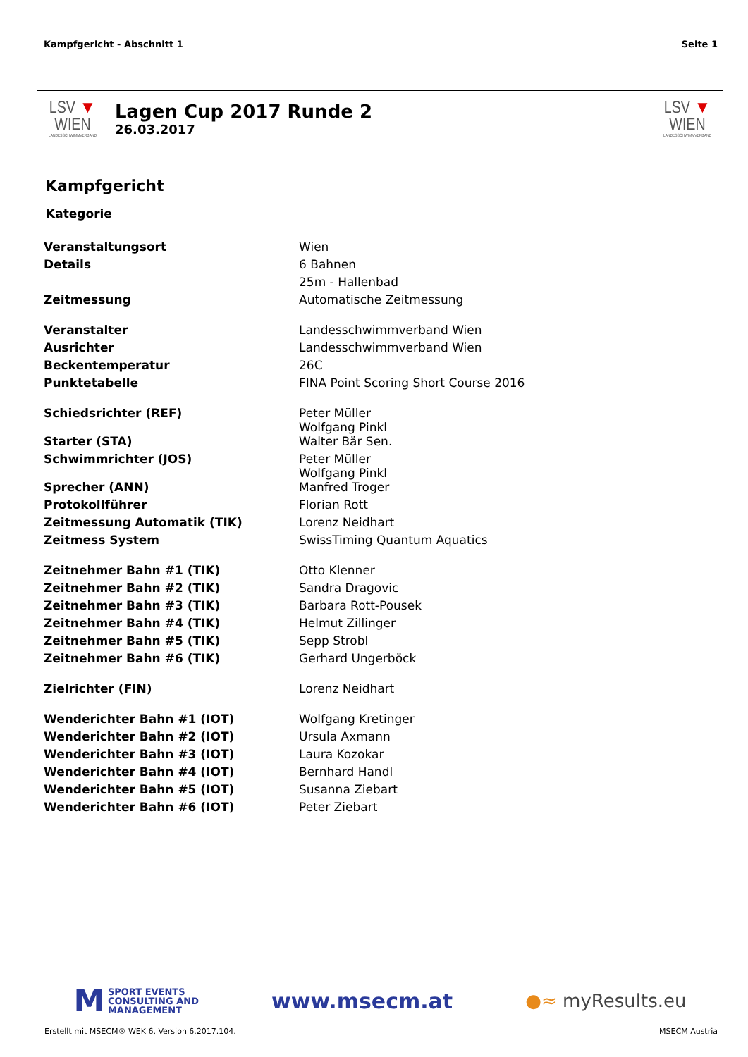Kampfgericht - Abschnitt 1 Seite 1
LSV ▼ WIEN
LANDESSCHWIMMVERBAND
Lagen Cup 2017 Runde 2
26.03.2017
LSV ▼ WIEN
LANDESSCHWIMMVERBAND
Kampfgericht
Kategorie
| Veranstaltungsort | Wien |
| Details | 6 Bahnen |
| | 25m - Hallenbad |
| Zeitmessung | Automatische Zeitmessung |
| Veranstalter | Landesschwimmverband Wien |
| Ausrichter | Landesschwimmverband Wien |
| Beckentemperatur | 26C |
| Punktetabelle | FINA Point Scoring Short Course 2016 |
| Schiedsrichter (REF) | Peter Müller Wolfgang Pinkl |
| Starter (STA) | Walter Bär Sen. |
| Schwimmrichter (JOS) | Peter Müller Wolfgang Pinkl |
| Sprecher (ANN) | Manfred Troger |
| Protokollführer | Florian Rott |
| Zeitmessung Automatik (TIK) | Lorenz Neidhart |
| Zeitmess System | SwissTiming Quantum Aquatics |
| Zeitnehmer Bahn #1 (TIK) | Otto Klenner |
| Zeitnehmer Bahn #2 (TIK) | Sandra Dragovic |
| Zeitnehmer Bahn #3 (TIK) | Barbara Rott-Pousek |
| Zeitnehmer Bahn #4 (TIK) | Helmut Zillinger |
| Zeitnehmer Bahn #5 (TIK) | Sepp Strobl |
| Zeitnehmer Bahn #6 (TIK) | Gerhard Ungerböck |
| Zielrichter (FIN) | Lorenz Neidhart |
| Wenderichter Bahn #1 (IOT) | Wolfgang Kretinger |
| Wenderichter Bahn #2 (IOT) | Ursula Axmann |
| Wenderichter Bahn #3 (IOT) | Laura Kozokar |
| Wenderichter Bahn #4 (IOT) | Bernhard Handl |
| Wenderichter Bahn #5 (IOT) | Susanna Ziebart |
| Wenderichter Bahn #6 (IOT) | Peter Ziebart |
M SPORT EVENTS
CONSULTING AND
MANAGEMENT
www.msecm.at
●≈ myResults.eu
Erstellt mit MSECM® WEK 6, Version 6.2017.104. MSECM Austria